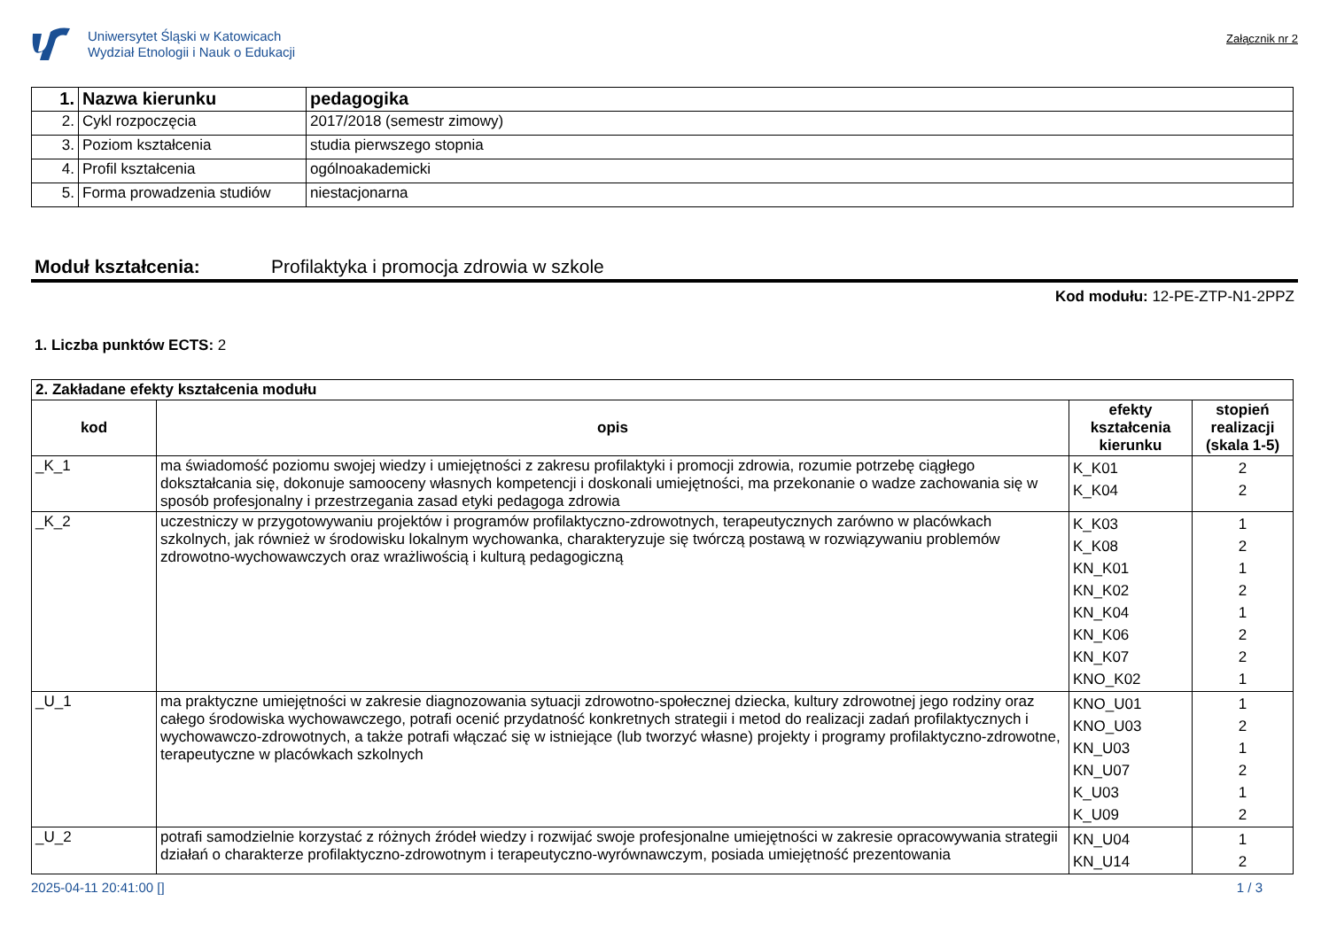Uniwersytet Śląski w Katowicach
Wydział Etnologii i Nauk o Edukacji
Załącznik nr 2
| 1. | Nazwa kierunku | pedagogika |
| 2. | Cykl rozpoczęcia | 2017/2018 (semestr zimowy) |
| 3. | Poziom kształcenia | studia pierwszego stopnia |
| 4. | Profil kształcenia | ogólnoakademicki |
| 5. | Forma prowadzenia studiów | niestacjonarna |
Moduł kształcenia: Profilaktyka i promocja zdrowia w szkole
Kod modułu: 12-PE-ZTP-N1-2PPZ
1. Liczba punktów ECTS: 2
| 2. Zakładane efekty kształcenia modułu | | | |
| kod | opis | efekty kształcenia kierunku | stopień realizacji (skala 1-5) |
| _K_1 | ma świadomość poziomu swojej wiedzy i umiejętności z zakresu profilaktyki i promocji zdrowia, rozumie potrzebę ciągłego dokształcania się, dokonuje samooceny własnych kompetencji i doskonali umiejętności, ma przekonanie o wadze zachowania się w sposób profesjonalny i przestrzegania zasad etyki pedagoga zdrowia | K_K01 K_K04 | 2 2 |
| _K_2 | uczestniczy w przygotowywaniu projektów i programów profilaktyczno-zdrowotnych, terapeutycznych zarówno w placówkach szkolnych, jak również w środowisku lokalnym wychowanka, charakteryzuje się twórczą postawą w rozwiązywaniu problemów zdrowotno-wychowawczych oraz wrażliwością i kulturą pedagogiczną | K_K03 K_K08 KN_K01 KN_K02 KN_K04 KN_K06 KN_K07 KNO_K02 | 1 2 1 2 1 2 2 1 |
| _U_1 | ma praktyczne umiejętności w zakresie diagnozowania sytuacji zdrowotno-społecznej dziecka, kultury zdrowotnej jego rodziny oraz całego środowiska wychowawczego, potrafi ocenić przydatność konkretnych strategii i metod do realizacji zadań profilaktycznych i wychowawczo-zdrowotnych, a także potrafi włączać się w istniejące (lub tworzyć własne) projekty i programy profilaktyczno-zdrowotne, terapeutyczne w placówkach szkolnych | KNO_U01 KNO_U03 KN_U03 KN_U07 K_U03 K_U09 | 1 2 1 2 1 2 |
| _U_2 | potrafi samodzielnie korzystać z różnych źródeł wiedzy i rozwijać swoje profesjonalne umiejętności w zakresie opracowywania strategii działań o charakterze profilaktyczno-zdrowotnym i terapeutyczno-wyrównawczym, posiada umiejętność prezentowania | KN_U04 KN_U14 | 1 2 |
2025-04-11 20:41:00 [] 1 / 3